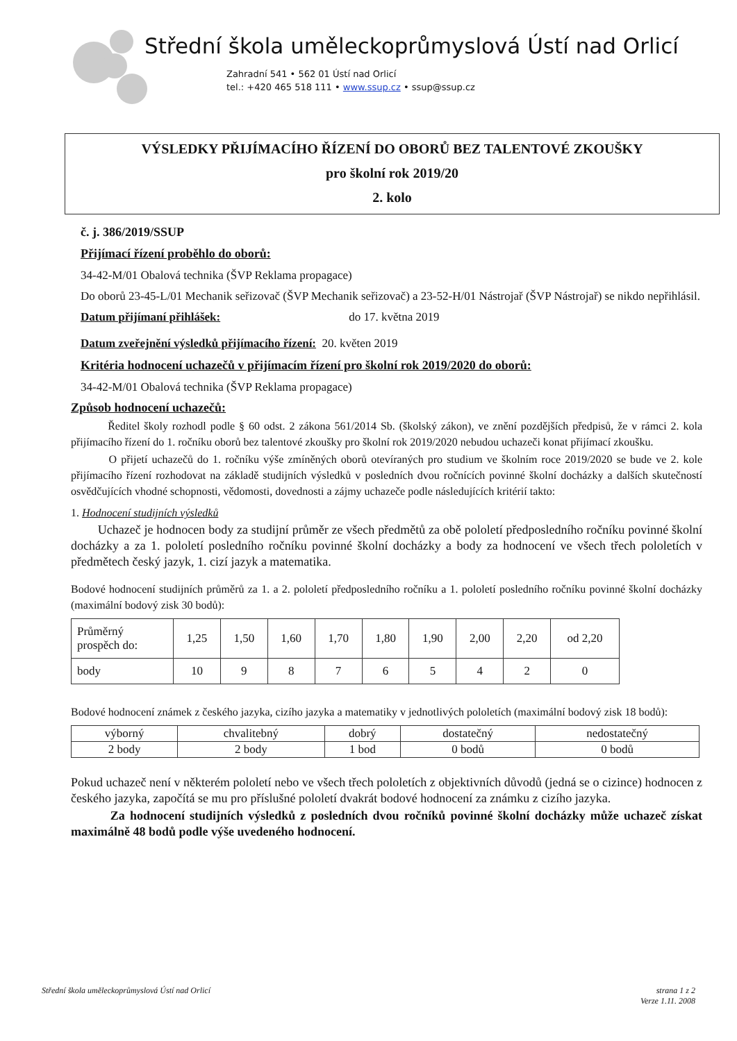Střední škola uměleckoprůmyslová Ústí nad Orlicí
Zahradní 541 • 562 01 Ústí nad Orlicí
tel.: +420 465 518 111 • www.ssup.cz • ssup@ssup.cz
VÝSLEDKY PŘIJÍMACÍHO ŘÍZENÍ DO OBORŮ BEZ TALENTOVÉ ZKOUŠKY
pro školní rok 2019/20
2. kolo
č. j. 386/2019/SSUP
Přijímací řízení proběhlo do oborů:
34-42-M/01 Obalová technika (ŠVP Reklama propagace)
Do oborů 23-45-L/01 Mechanik seřizovač (ŠVP Mechanik seřizovač) a 23-52-H/01 Nástrojař (ŠVP Nástrojař) se nikdo nepřihlásil.
Datum přijímaní přihlášek: do 17. května 2019
Datum zveřejnění výsledků přijímacího řízení: 20. květen 2019
Kritéria hodnocení uchazečů v přijímacím řízení pro školní rok 2019/2020 do oborů:
34-42-M/01 Obalová technika (ŠVP Reklama propagace)
Způsob hodnocení uchazečů:
Ředitel školy rozhodl podle § 60 odst. 2 zákona 561/2014 Sb. (školský zákon), ve znění pozdějších předpisů, že v rámci 2. kola přijímacího řízení do 1. ročníku oborů bez talentové zkoušky pro školní rok 2019/2020 nebudou uchazeči konat přijímací zkoušku.
O přijetí uchazečů do 1. ročníku výše zmíněných oborů otevíraných pro studium ve školním roce 2019/2020 se bude ve 2. kole přijímacího řízení rozhodovat na základě studijních výsledků v posledních dvou ročnících povinné školní docházky a dalších skutečností osvědčujících vhodné schopnosti, vědomosti, dovednosti a zájmy uchazeče podle následujících kritérií takto:
1. Hodnocení studijních výsledků
Uchazeč je hodnocen body za studijní průměr ze všech předmětů za obě pololetí předposledního ročníku povinné školní docházky a za 1. pololetí posledního ročníku povinné školní docházky a body za hodnocení ve všech třech pololetích v předmětech český jazyk, 1. cizí jazyk a matematika.
Bodové hodnocení studijních průměrů za 1. a 2. pololetí předposledního ročníku a 1. pololetí posledního ročníku povinné školní docházky (maximální bodový zisk 30 bodů):
| Průměrný prospěch do: | 1,25 | 1,50 | 1,60 | 1,70 | 1,80 | 1,90 | 2,00 | 2,20 | od 2,20 |
| body | 10 | 9 | 8 | 7 | 6 | 5 | 4 | 2 | 0 |
Bodové hodnocení známek z českého jazyka, cizího jazyka a matematiky v jednotlivých pololetích (maximální bodový zisk 18 bodů):
| výborný | chvalitebný | dobrý | dostatečný | nedostatečný |
| 2 body | 2 body | 1 bod | 0 bodů | 0 bodů |
Pokud uchazeč není v některém pololetí nebo ve všech třech pololetích z objektivních důvodů (jedná se o cizince) hodnocen z českého jazyka, započítá se mu pro příslušné pololetí dvakrát bodové hodnocení za známku z cizího jazyka.
Za hodnocení studijních výsledků z posledních dvou ročníků povinné školní docházky může uchazeč získat maximálně 48 bodů podle výše uvedeného hodnocení.
Střední škola uměleckoprůmyslová Ústí nad Orlicí strana 1 z 2
Verze 1.11. 2008